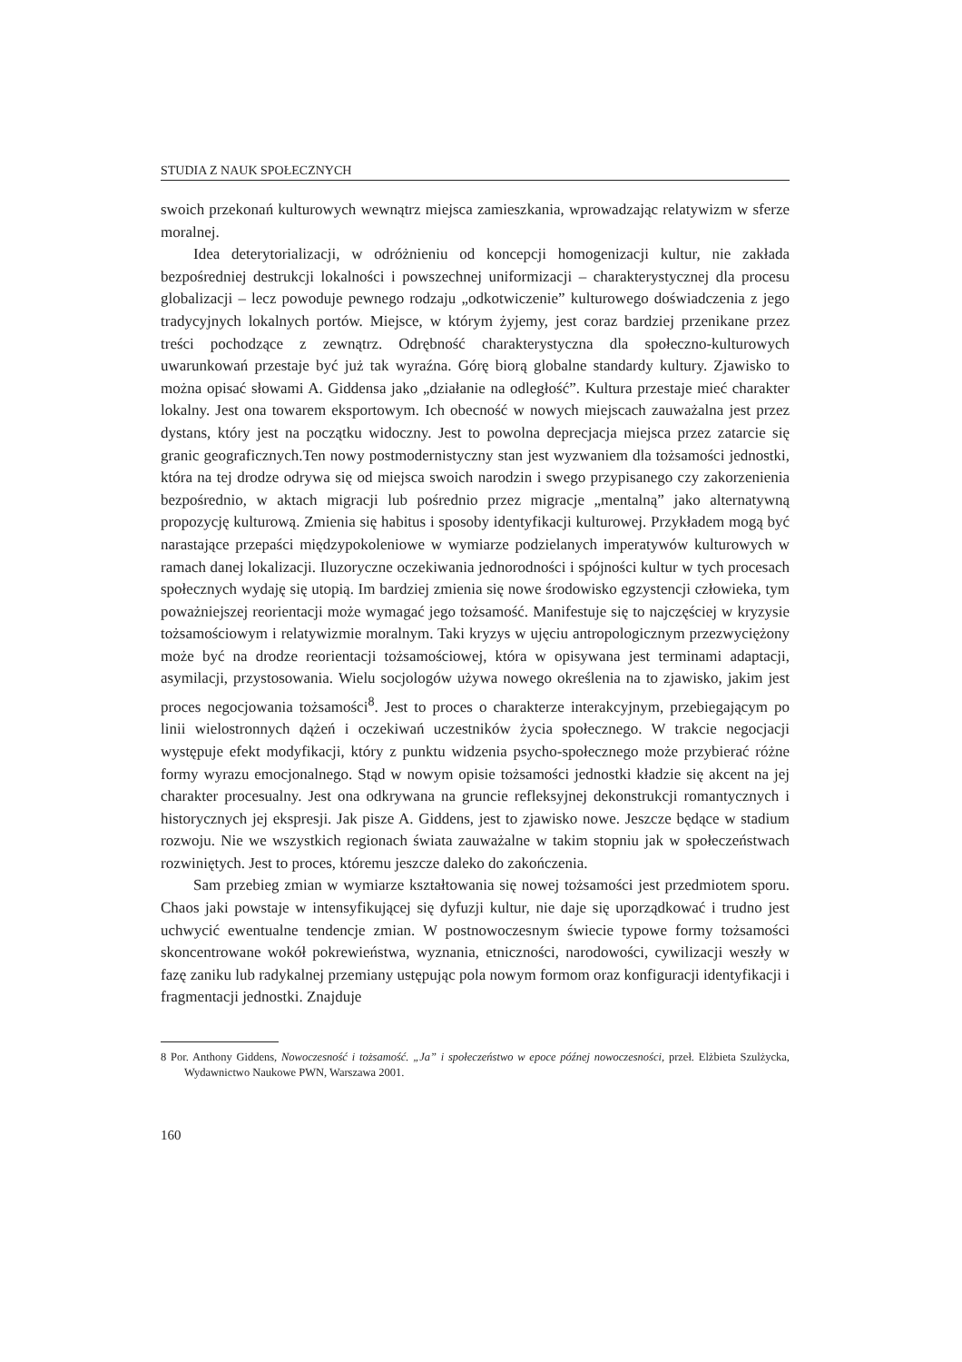STUDIA Z NAUK SPOŁECZNYCH
swoich przekonań kulturowych wewnątrz miejsca zamieszkania, wprowadzając relatywizm w sferze moralnej.
Idea deterytorializacji, w odróżnieniu od koncepcji homogenizacji kultur, nie zakłada bezpośredniej destrukcji lokalności i powszechnej uniformizacji – charakterystycznej dla procesu globalizacji – lecz powoduje pewnego rodzaju „odkotwiczenie” kulturowego doświadczenia z jego tradycyjnych lokalnych portów. Miejsce, w którym żyjemy, jest coraz bardziej przenikane przez treści pochodzące z zewnątrz. Odrębność charakterystyczna dla społeczno-kulturowych uwarunkowań przestaje być już tak wyraźna. Górę biorą globalne standardy kultury. Zjawisko to można opisać słowami A. Giddensa jako „działanie na odległość”. Kultura przestaje mieć charakter lokalny. Jest ona towarem eksportowym. Ich obecność w nowych miejscach zauważalna jest przez dystans, który jest na początku widoczny. Jest to powolna deprecjacja miejsca przez zatarcie się granic geograficznych.Ten nowy postmodernistyczny stan jest wyzwaniem dla tożsamości jednostki, która na tej drodze odrywa się od miejsca swoich narodzin i swego przypisanego czy zakorzenienia bezpośrednio, w aktach migracji lub pośrednio przez migracje „mentalną” jako alternatywną propozycję kulturową. Zmienia się habitus i sposoby identyfikacji kulturowej. Przykładem mogą być narastające przepaści międzypokoleniowe w wymiarze podzielanych imperatywów kulturowych w ramach danej lokalizacji. Iluzoryczne oczekiwania jednorodności i spójności kultur w tych procesach społecznych wydaję się utopią. Im bardziej zmienia się nowe środowisko egzystencji człowieka, tym poważniejszej reorientacji może wymagać jego tożsamość. Manifestuje się to najczęściej w kryzysie tożsamościowym i relatywizmie moralnym. Taki kryzys w ujęciu antropologicznym przezwyciężony może być na drodze reorientacji tożsamościowej, która w opisywana jest terminami adaptacji, asymilacji, przystosowania. Wielu socjologów używa nowego określenia na to zjawisko, jakim jest proces negocjowania tożsamości<sup>8</sup>. Jest to proces o charakterze interakcyjnym, przebiegającym po linii wielostronnych dążeń i oczekiwań uczestników życia społecznego. W trakcie negocjacji występuje efekt modyfikacji, który z punktu widzenia psycho-społecznego może przybierać różne formy wyrazu emocjonalnego. Stąd w nowym opisie tożsamości jednostki kładzie się akcent na jej charakter procesualny. Jest ona odkrywana na gruncie refleksyjnej dekonstrukcji romantycznych i historycznych jej ekspresji. Jak pisze A. Giddens, jest to zjawisko nowe. Jeszcze będące w stadium rozwoju. Nie we wszystkich regionach świata zauważalne w takim stopniu jak w społeczeństwach rozwiniętych. Jest to proces, któremu jeszcze daleko do zakończenia.
Sam przebieg zmian w wymiarze kształtowania się nowej tożsamości jest przedmiotem sporu. Chaos jaki powstaje w intensyfikującej się dyfuzji kultur, nie daje się uporządkować i trudno jest uchwycić ewentualne tendencje zmian. W postnowoczesnym świecie typowe formy tożsamości skoncentrowane wokół pokrewieństwa, wyznania, etniczności, narodowości, cywilizacji weszły w fazę zaniku lub radykalnej przemiany ustępując pola nowym formom oraz konfiguracji identyfikacji i fragmentacji jednostki. Znajduje
8 Por. Anthony Giddens, Nowoczesność i tożsamość. „Ja” i społeczeństwo w epoce późnej nowoczesności, przeł. Elżbieta Szulżycka, Wydawnictwo Naukowe PWN, Warszawa 2001.
160